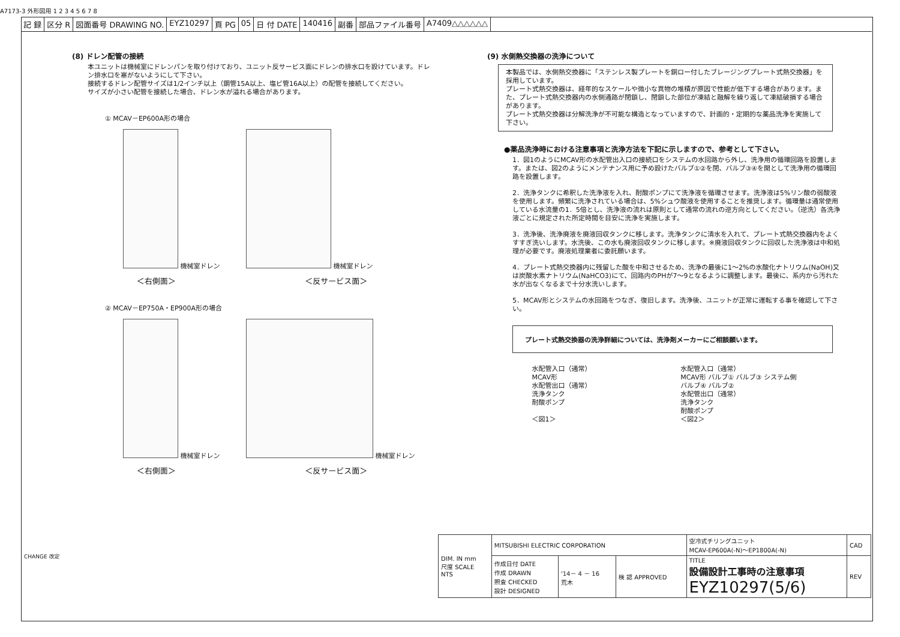A7173-3 外形図用 1 2 3 4 5 6 7 8
記 録 区分 R 図面番号 DRAWING NO. EYZ10297 頁 PG 05 日 付 DATE 140416 副番 部品ファイル番号 A7409△△△△△△
(8) ドレン配管の接続
本ユニットは機械室にドレンパンを取り付けており、ユニット反サービス面にドレンの排水口を設けています。ドレン排水口を塞がないようにして下さい。
接続するドレン配管サイズは1/2インチ以上（鋼管15A以上、塩ビ管16A以上）の配管を接続してください。
サイズが小さい配管を接続した場合、ドレン水が溢れる場合があります。
① MCAV－EP600A形の場合
機械室ドレン
機械室ドレン
＜右側面＞ ＜反サービス面＞
② MCAV－EP750A・EP900A形の場合
機械室ドレン
機械室ドレン
＜右側面＞ ＜反サービス面＞
(9) 水側熱交換器の洗浄について
本製品では、水側熱交換器に「ステンレス製プレートを銅ロー付したブレージングプレート式熱交換器」を採用しています。
プレート式熱交換器は、経年的なスケールや微小な異物の堆積が原因で性能が低下する場合があります。また、プレート式熱交換器内の水側通路が閉鎖し、閉鎖した部位が凍結と融解を繰り返して凍結破損する場合があります。
プレート式熱交換器は分解洗浄が不可能な構造となっていますので、計画的・定期的な薬品洗浄を実施して下さい。
●薬品洗浄時における注意事項と洗浄方法を下記に示しますので、参考として下さい。
1．図1のようにMCAV形の水配管出入口の接続口をシステムの水回路から外し、洗浄用の循環回路を設置します。または、図2のようにメンテナンス用に予め設けたバルブ①②を閉、バルブ③④を開として洗浄用の循環回路を設置します。
2．洗浄タンクに希釈した洗浄液を入れ、耐酸ポンプにて洗浄液を循環させます。洗浄液は5%リン酸の弱酸液を使用します。頻繁に洗浄されている場合は、5%シュウ酸液を使用することを推奨します。循環量は通常使用している水流量の1．5倍とし、洗浄液の流れは原則として通常の流れの逆方向としてください。（逆洗）各洗浄液ごとに規定された所定時間を目安に洗浄を実施します。
3．洗浄後、洗浄廃液を廃液回収タンクに移します。洗浄タンクに清水を入れて、プレート式熱交換器内をよくすすぎ洗いします。水洗後、この水も廃液回収タンクに移します。※廃液回収タンクに回収した洗浄液は中和処理が必要です。廃液処理業者に委託願います。
4．プレート式熱交換器内に残留した酸を中和させるため、洗浄の最後に1～2%の水酸化ナトリウム(NaOH)又は炭酸水素ナトリウム(NaHCO3)にて、回路内のPHが7～9となるように調整します。最後に、系内から汚れた水が出なくなるまで十分水洗いします。
5．MCAV形とシステムの水回路をつなぎ、復旧します。洗浄後、ユニットが正常に運転する事を確認して下さい。
プレート式熱交換器の洗浄詳細については、洗浄剤メーカーにご相談願います。
水配管入口（通常）
MCAV形
水配管出口（通常）
洗浄タンク
耐酸ポンプ
＜図1＞
水配管入口（通常）
MCAV形 バルブ① バルブ③ システム側
バルブ④ バルブ②
水配管出口（通常）
洗浄タンク
耐酸ポンプ
＜図2＞
| DIM. IN mm 尺度 SCALE NTS | MITSUBISHI ELECTRIC CORPORATION | | | 空冷式チリングユニット MCAV-EP600A(-N)～EP1800A(-N) | CAD |
| | 作成日付 DATE 作成 DRAWN 照査 CHECKED 設計 DESIGNED | '14－ 4 － 16 荒木 | 検 認 APPROVED | TITLE 設備設計工事時の注意事項 EYZ10297(5/6) | REV |
CHANGE 改定